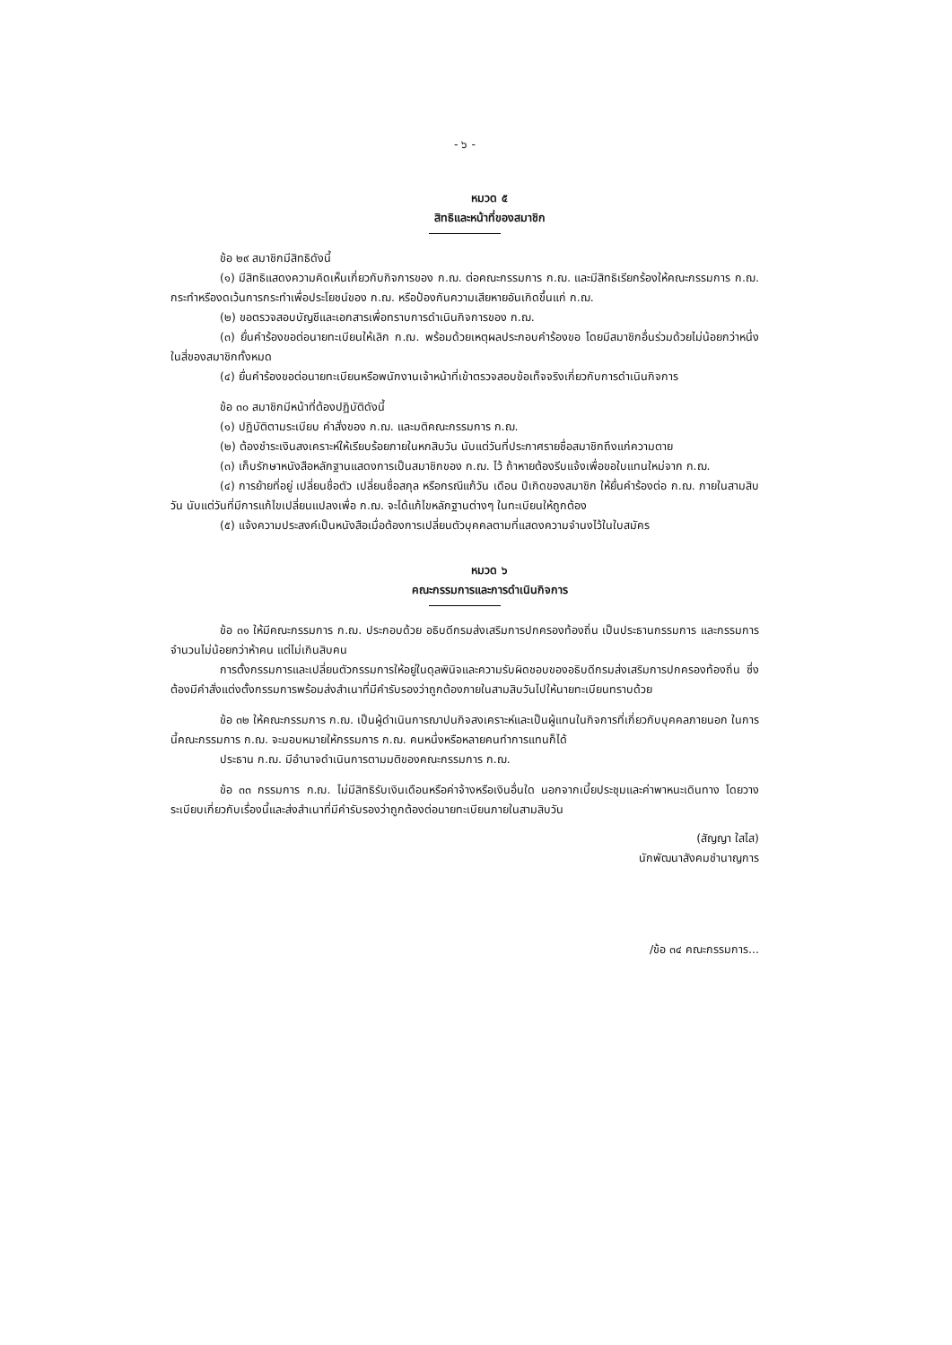- ๖ -
หมวด ๕
สิทธิและหน้าที่ของสมาชิก
ข้อ ๒๙ สมาชิกมีสิทธิดังนี้
(๑) มีสิทธิแสดงความคิดเห็นเกี่ยวกับกิจการของ ก.ฌ. ต่อคณะกรรมการ ก.ฌ. และมีสิทธิเรียกร้องให้คณะกรรมการ ก.ฌ. กระทำหรืองดเว้นการกระทำเพื่อประโยชน์ของ ก.ฌ. หรือป้องกันความเสียหายอันเกิดขึ้นแก่ ก.ฌ.
(๒) ขอตรวจสอบบัญชีและเอกสารเพื่อทราบการดำเนินกิจการของ ก.ฌ.
(๓) ยื่นคำร้องขอต่อนายทะเบียนให้เลิก ก.ฌ. พร้อมด้วยเหตุผลประกอบคำร้องขอ โดยมีสมาชิกอื่นร่วมด้วยไม่น้อยกว่าหนึ่งในสี่ของสมาชิกทั้งหมด
(๔) ยื่นคำร้องขอต่อนายทะเบียนหรือพนักงานเจ้าหน้าที่เข้าตรวจสอบข้อเท็จจริงเกี่ยวกับการดำเนินกิจการ
ข้อ ๓๐ สมาชิกมีหน้าที่ต้องปฏิบัติดังนี้
(๑) ปฏิบัติตามระเบียบ คำสั่งของ ก.ฌ. และมติคณะกรรมการ ก.ฌ.
(๒) ต้องชำระเงินสงเคราะห์ให้เรียบร้อยภายในหกสิบวัน นับแต่วันที่ประกาศรายชื่อสมาชิกถึงแก่ความตาย
(๓) เก็บรักษาหนังสือหลักฐานแสดงการเป็นสมาชิกของ ก.ฌ. ไว้ ถ้าหายต้องรีบแจ้งเพื่อขอใบแทนใหม่จาก ก.ฌ.
(๔) การย้ายที่อยู่ เปลี่ยนชื่อตัว เปลี่ยนชื่อสกุล หรือกรณีแก้วัน เดือน ปีเกิดของสมาชิก ให้ยื่นคำร้องต่อ ก.ฌ. ภายในสามสิบวัน นับแต่วันที่มีการแก้ไขเปลี่ยนแปลงเพื่อ ก.ฌ. จะได้แก้ไขหลักฐานต่างๆ ในทะเบียนให้ถูกต้อง
(๕) แจ้งความประสงค์เป็นหนังสือเมื่อต้องการเปลี่ยนตัวบุคคลตามที่แสดงความจำนงไว้ในใบสมัคร
หมวด ๖
คณะกรรมการและการดำเนินกิจการ
ข้อ ๓๑ ให้มีคณะกรรมการ ก.ฌ. ประกอบด้วย อธิบดีกรมส่งเสริมการปกครองท้องถิ่น เป็นประธานกรรมการ และกรรมการ จำนวนไม่น้อยกว่าห้าคน แต่ไม่เกินสิบคน
การตั้งกรรมการและเปลี่ยนตัวกรรมการให้อยู่ในดุลพินิจและความรับผิดชอบของอธิบดีกรมส่งเสริมการปกครองท้องถิ่น ซึ่งต้องมีคำสั่งแต่งตั้งกรรมการพร้อมส่งสำเนาที่มีคำรับรองว่าถูกต้องภายในสามสิบวันไปให้นายทะเบียนทราบด้วย
ข้อ ๓๒ ให้คณะกรรมการ ก.ฌ. เป็นผู้ดำเนินการฌาปนกิจสงเคราะห์และเป็นผู้แทนในกิจการที่เกี่ยวกับบุคคลภายนอก ในการนี้คณะกรรมการ ก.ฌ. จะมอบหมายให้กรรมการ ก.ฌ. คนหนึ่งหรือหลายคนทำการแทนก็ได้
ประธาน ก.ฌ. มีอำนาจดำเนินการตามมติของคณะกรรมการ ก.ฌ.
ข้อ ๓๓ กรรมการ ก.ฌ. ไม่มีสิทธิรับเงินเดือนหรือค่าจ้างหรือเงินอื่นใด นอกจากเบี้ยประชุมและค่าพาหนะเดินทาง โดยวางระเบียบเกี่ยวกับเรื่องนี้และส่งสำเนาที่มีคำรับรองว่าถูกต้องต่อนายทะเบียนภายในสามสิบวัน
(สัญญา ใสไส)
นักพัฒนาสังคมชำนาญการ
/ข้อ ๓๔ คณะกรรมการ...